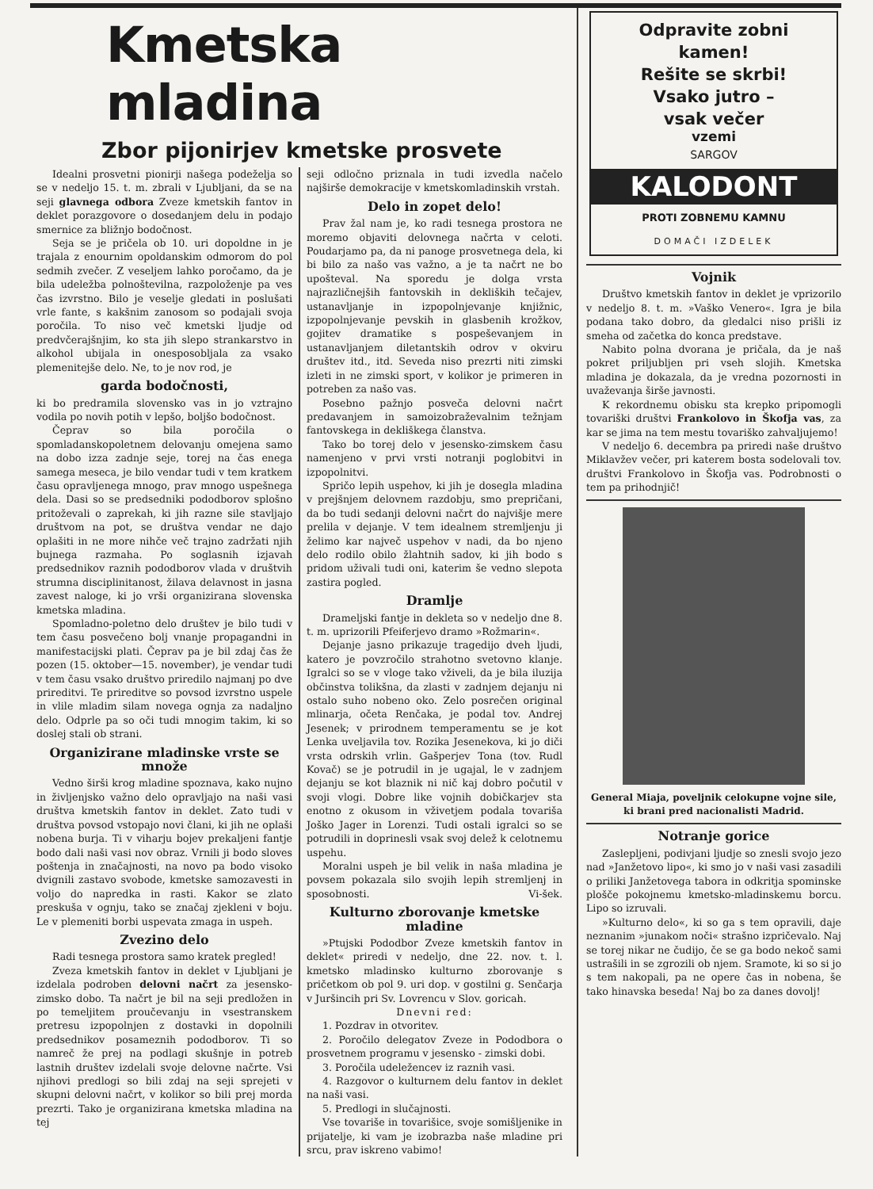Kmetska mladina
Zbor pijonirjev kmetske prosvete
Idealni prosvetni pionirji našega podeželja so se v nedeljo 15. t. m. zbrali v Ljubljani, da se na seji glavnega odbora Zveze kmetskih fantov in deklet porazgovore o dosedanjem delu in podajo smernice za bližnjo bodočnost.
Seja se je pričela ob 10. uri dopoldne in je trajala z enournim opoldanskim odmorom do pol sedmih zvečer. Z veseljem lahko poročamo, da je bila udeležba polnoštevilna, razpoloženje pa ves čas izvrstno. Bilo je veselje gledati in poslušati vrle fante, s kakšnim zanosom so podajali svoja poročila. To niso več kmetski ljudje od predvčerajšnjim, ko sta jih slepo strankarstvo in alkohol ubijala in onesposobljala za vsako plemenitejše delo. Ne, to je nov rod, je
garda bodočnosti,
ki bo predramila slovensko vas in jo vztrajno vodila po novih potih v lepšo, boljšo bodočnost.
Čeprav so bila poročila o spomladanskopoletnem delovanju omejena samo na dobo izza zadnje seje, torej na čas enega samega meseca, je bilo vendar tudi v tem kratkem času opravljenega mnogo, prav mnogo uspešnega dela. Dasi so se predsedniki pododborov splošno pritoževali o zaprekah, ki jih razne sile stavljajo društvom na pot, se društva vendar ne dajo oplašiti in ne more nihče več trajno zadržati njih bujnega razmaha. Po soglasnih izjavah predsednikov raznih pododborov vlada v društvih strumna disciplinitanost, žilava delavnost in jasna zavest naloge, ki jo vrši organizirana slovenska kmetska mladina.
Spomladno-poletno delo društev je bilo tudi v tem času posvečeno bolj vnanje propagandni in manifestacijski plati. Čeprav pa je bil zdaj čas že pozen (15. oktober—15. november), je vendar tudi v tem času vsako društvo priredilo najmanj po dve prireditvi. Te prireditve so povsod izvrstno uspele in vlile mladim silam novega ognja za nadaljno delo. Odprle pa so oči tudi mnogim takim, ki so doslej stali ob strani.
Organizirane mladinske vrste se množe
Vedno širši krog mladine spoznava, kako nujno in življenjsko važno delo opravljajo na naši vasi društva kmetskih fantov in deklet. Zato tudi v društva povsod vstopajo novi člani, ki jih ne oplaši nobena burja. Ti v viharju bojev prekaljeni fantje bodo dali naši vasi nov obraz. Vrnili ji bodo sloves poštenja in značajnosti, na novo pa bodo visoko dvignili zastavo svobode, kmetske samozavesti in voljo do napredka in rasti. Kakor se zlato preskuša v ognju, tako se značaj zjekleni v boju. Le v plemeniti borbi uspevata zmaga in uspeh.
Zvezino delo
Radi tesnega prostora samo kratek pregled!
Zveza kmetskih fantov in deklet v Ljubljani je izdelala podroben delovni načrt za jesensko-zimsko dobo. Ta načrt je bil na seji predložen in po temeljitem proučevanju in vsestranskem pretresu izpopolnjen z dostavki in dopolnili predsednikov posameznih pododborov. Ti so namreč že prej na podlagi skušnje in potreb lastnih društev izdelali svoje delovne načrte. Vsi njihovi predlogi so bili zdaj na seji sprejeti v skupni delovni načrt, v kolikor so bili prej morda prezrti. Tako je organizirana kmetska mladina na tej
seji odločno priznala in tudi izvedla načelo najširše demokracije v kmetskomladinskih vrstah.
Delo in zopet delo!
Prav žal nam je, ko radi tesnega prostora ne moremo objaviti delovnega načrta v celoti. Poudarjamo pa, da ni panoge prosvetnega dela, ki bi bilo za našo vas važno, a je ta načrt ne bo upošteval. Na sporedu je dolga vrsta najrazličnejših fantovskih in dekliških tečajev, ustanavljanje in izpopolnjevanje knjižnic, izpopolnjevanje pevskih in glasbenih krožkov, gojitev dramatike s pospeševanjem in ustanavljanjem diletantskih odrov v okviru društev itd., itd. Seveda niso prezrti niti zimski izleti in ne zimski sport, v kolikor je primeren in potreben za našo vas.
Posebno pažnjo posveča delovni načrt predavanjem in samoizobraževalnim težnjam fantovskega in dekliškega članstva.
Tako bo torej delo v jesensko-zimskem času namenjeno v prvi vrsti notranji poglobitvi in izpopolnitvi.
Spričo lepih uspehov, ki jih je dosegla mladina v prejšnjem delovnem razdobju, smo prepričani, da bo tudi sedanji delovni načrt do najvišje mere prelila v dejanje. V tem idealnem stremljenju ji želimo kar največ uspehov v nadi, da bo njeno delo rodilo obilo žlahtnih sadov, ki jih bodo s pridom uživali tudi oni, katerim še vedno slepota zastira pogled.
Dramlje
Drameljski fantje in dekleta so v nedeljo dne 8. t. m. uprizorili Pfeiferjevo dramo »Rožmarin«.
Dejanje jasno prikazuje tragedijo dveh ljudi, katero je povzročilo strahotno svetovno klanje. Igralci so se v vloge tako vživeli, da je bila iluzija občinstva tolikšna, da zlasti v zadnjem dejanju ni ostalo suho nobeno oko. Zelo posrečen original mlinarja, očeta Renčaka, je podal tov. Andrej Jesenek; v prirodnem temperamentu se je kot Lenka uveljavila tov. Rozika Jesenekova, ki jo diči vrsta odrskih vrlin. Gašperjev Tona (tov. Rudl Kovač) se je potrudil in je ugajal, le v zadnjem dejanju se kot blaznik ni nič kaj dobro počutil v svoji vlogi. Dobre like vojnih dobičkarjev sta enotno z okusom in vživetjem podala tovariša Joško Jager in Lorenzi. Tudi ostali igralci so se potrudili in doprinesli vsak svoj delež k celotnemu uspehu.
Moralni uspeh je bil velik in naša mladina je povsem pokazala silo svojih lepih stremljenj in sposobnosti. Vi-šek.
Kulturno zborovanje kmetske mladine
»Ptujski Pododbor Zveze kmetskih fantov in deklet« priredi v nedeljo, dne 22. nov. t. l. kmetsko mladinsko kulturno zborovanje s pričetkom ob pol 9. uri dop. v gostilni g. Senčarja v Juršincih pri Sv. Lovrencu v Slov. goricah.
Dnevni red:
1. Pozdrav in otvoritev.
2. Poročilo delegatov Zveze in Pododbora o prosvetnem programu v jesensko - zimski dobi.
3. Poročila udeležencev iz raznih vasi.
4. Razgovor o kulturnem delu fantov in deklet na naši vasi.
5. Predlogi in slučajnosti.
Vse tovariše in tovarišice, svoje somišljenike in prijatelje, ki vam je izobrazba naše mladine pri srcu, prav iskreno vabimo!
Odpravite zobni
kamen!
Rešite se skrbi!
Vsako jutro –
vsak večer
vzemi
SARGOV
KALODONT
PROTI ZOBNEMU KAMNU
DOMAČI IZDELEK
Vojnik
Društvo kmetskih fantov in deklet je vprizorilo v nedeljo 8. t. m. »Vaško Venero«. Igra je bila podana tako dobro, da gledalci niso prišli iz smeha od začetka do konca predstave.
Nabito polna dvorana je pričala, da je naš pokret priljubljen pri vseh slojih. Kmetska mladina je dokazala, da je vredna pozornosti in uvaževanja širše javnosti.
K rekordnemu obisku sta krepko pripomogli tovariški društvi Frankolovo in Škofja vas, za kar se jima na tem mestu tovariško zahvaljujemo!
V nedeljo 6. decembra pa priredi naše društvo Miklavžev večer, pri katerem bosta sodelovali tov. društvi Frankolovo in Škofja vas. Podrobnosti o tem pa prihodnjič!
General Miaja, poveljnik celokupne vojne sile, ki brani pred nacionalisti Madrid.
Notranje gorice
Zaslepljeni, podivjani ljudje so znesli svojo jezo nad »Janžetovo lipo«, ki smo jo v naši vasi zasadili o priliki Janžetovega tabora in odkritja spominske plošče pokojnemu kmetsko-mladinskemu borcu. Lipo so izruvali.
»Kulturno delo«, ki so ga s tem opravili, daje neznanim »junakom noči« strašno izpričevalo. Naj se torej nikar ne čudijo, če se ga bodo nekoč sami ustrašili in se zgrozili ob njem. Sramote, ki so si jo s tem nakopali, pa ne opere čas in nobena, še tako hinavska beseda! Naj bo za danes dovolj!